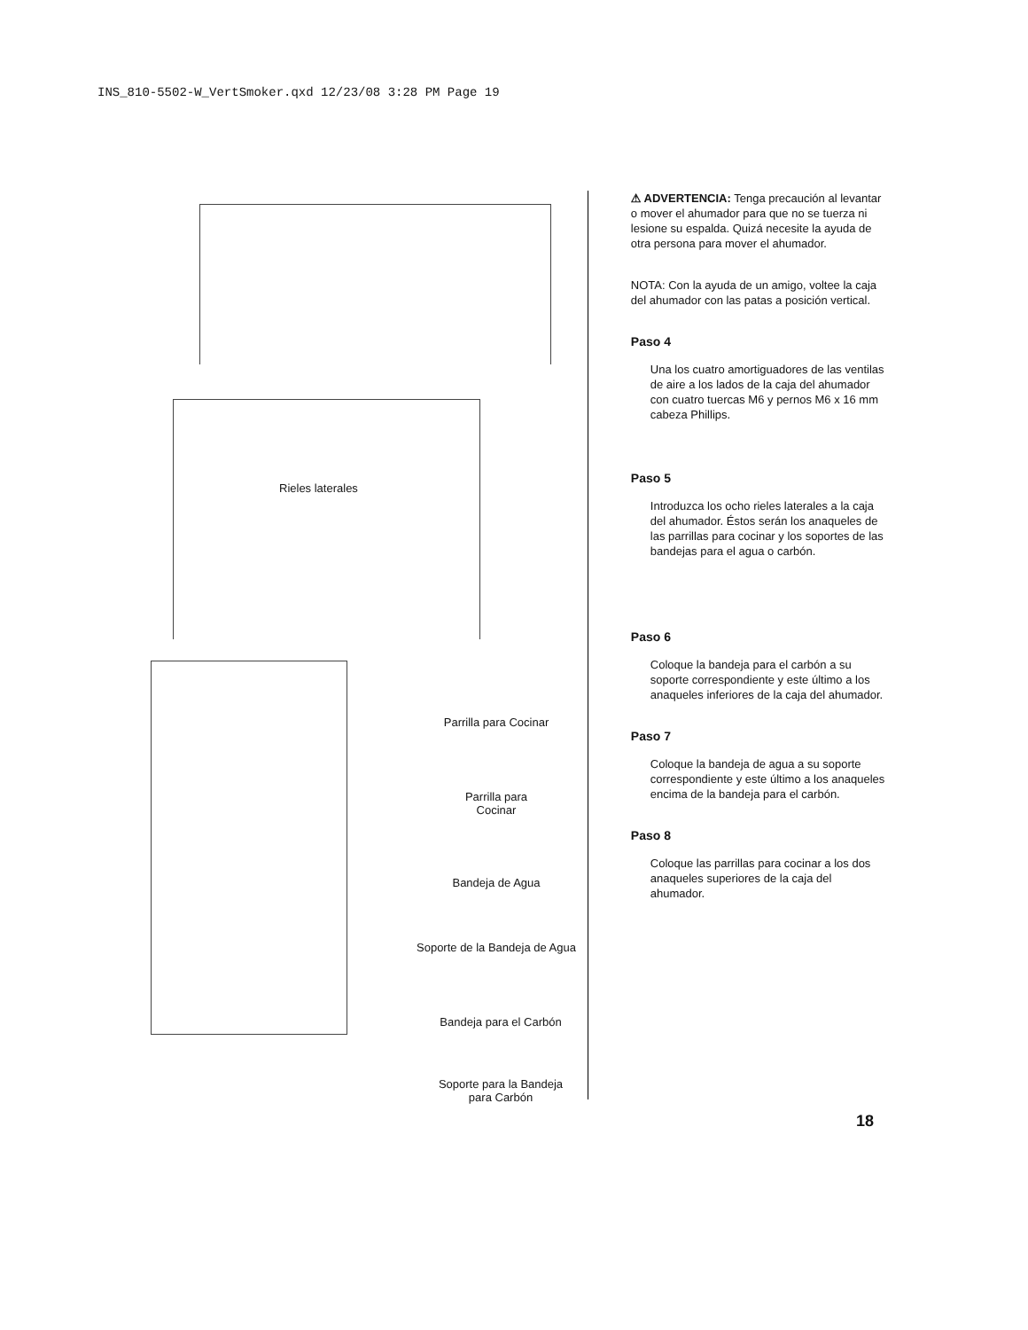INS_810-5502-W_VertSmoker.qxd 12/23/08 3:28 PM Page 19
Rieles laterales
Parrilla para Cocinar
Parrilla para Cocinar
Bandeja de Agua
Soporte de la Bandeja de Agua
Bandeja para el Carbón
Soporte para la Bandeja para Carbón
⚠ ADVERTENCIA: Tenga precaución al levantar o mover el ahumador para que no se tuerza ni lesione su espalda. Quizá necesite la ayuda de otra persona para mover el ahumador.
NOTA: Con la ayuda de un amigo, voltee la caja del ahumador con las patas a posición vertical.
Paso 4
Una los cuatro amortiguadores de las ventilas de aire a los lados de la caja del ahumador con cuatro tuercas M6 y pernos M6 x 16 mm cabeza Phillips.
Paso 5
Introduzca los ocho rieles laterales a la caja del ahumador. Éstos serán los anaqueles de las parrillas para cocinar y los soportes de las bandejas para el agua o carbón.
Paso 6
Coloque la bandeja para el carbón a su soporte correspondiente y este último a los anaqueles inferiores de la caja del ahumador.
Paso 7
Coloque la bandeja de agua a su soporte correspondiente y este último a los anaqueles encima de la bandeja para el carbón.
Paso 8
Coloque las parrillas para cocinar a los dos anaqueles superiores de la caja del ahumador.
18